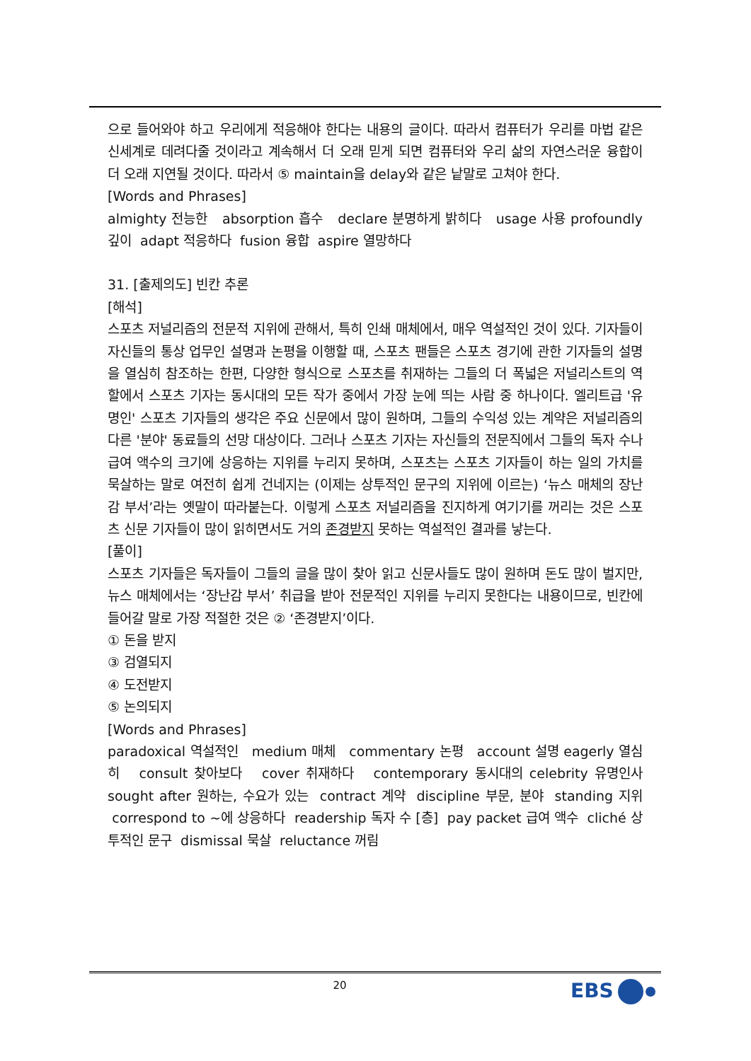으로 들어와야 하고 우리에게 적응해야 한다는 내용의 글이다. 따라서 컴퓨터가 우리를 마법 같은 신세계로 데려다줄 것이라고 계속해서 더 오래 믿게 되면 컴퓨터와 우리 삶의 자연스러운 융합이 더 오래 지연될 것이다. 따라서 ⑤ maintain을 delay와 같은 낱말로 고쳐야 한다.
[Words and Phrases]
almighty 전능한 absorption 흡수 declare 분명하게 밝히다 usage 사용 profoundly 깊이 adapt 적응하다 fusion 융합 aspire 열망하다
31. [출제의도] 빈칸 추론
[해석]
스포츠 저널리즘의 전문적 지위에 관해서, 특히 인쇄 매체에서, 매우 역설적인 것이 있다. 기자들이 자신들의 통상 업무인 설명과 논평을 이행할 때, 스포츠 팬들은 스포츠 경기에 관한 기자들의 설명을 열심히 참조하는 한편, 다양한 형식으로 스포츠를 취재하는 그들의 더 폭넓은 저널리스트의 역할에서 스포츠 기자는 동시대의 모든 작가 중에서 가장 눈에 띄는 사람 중 하나이다. 엘리트급 '유명인' 스포츠 기자들의 생각은 주요 신문에서 많이 원하며, 그들의 수익성 있는 계약은 저널리즘의 다른 '분야' 동료들의 선망 대상이다. 그러나 스포츠 기자는 자신들의 전문직에서 그들의 독자 수나 급여 액수의 크기에 상응하는 지위를 누리지 못하며, 스포츠는 스포츠 기자들이 하는 일의 가치를 묵살하는 말로 여전히 쉽게 건네지는 (이제는 상투적인 문구의 지위에 이르는) ‘뉴스 매체의 장난감 부서’라는 옛말이 따라붙는다. 이렇게 스포츠 저널리즘을 진지하게 여기기를 꺼리는 것은 스포츠 신문 기자들이 많이 읽히면서도 거의 존경받지 못하는 역설적인 결과를 낳는다.
[풀이]
스포츠 기자들은 독자들이 그들의 글을 많이 찾아 읽고 신문사들도 많이 원하며 돈도 많이 벌지만, 뉴스 매체에서는 ‘장난감 부서’ 취급을 받아 전문적인 지위를 누리지 못한다는 내용이므로, 빈칸에 들어갈 말로 가장 적절한 것은 ② ‘존경받지’이다.
① 돈을 받지
③ 검열되지
④ 도전받지
⑤ 논의되지
[Words and Phrases]
paradoxical 역설적인 medium 매체 commentary 논평 account 설명 eagerly 열심히 consult 찾아보다 cover 취재하다 contemporary 동시대의 celebrity 유명인사 sought after 원하는, 수요가 있는 contract 계약 discipline 부문, 분야 standing 지위 correspond to ~에 상응하다 readership 독자 수 [층] pay packet 급여 액수 cliché 상투적인 문구 dismissal 묵살 reluctance 꺼림
20 EBS